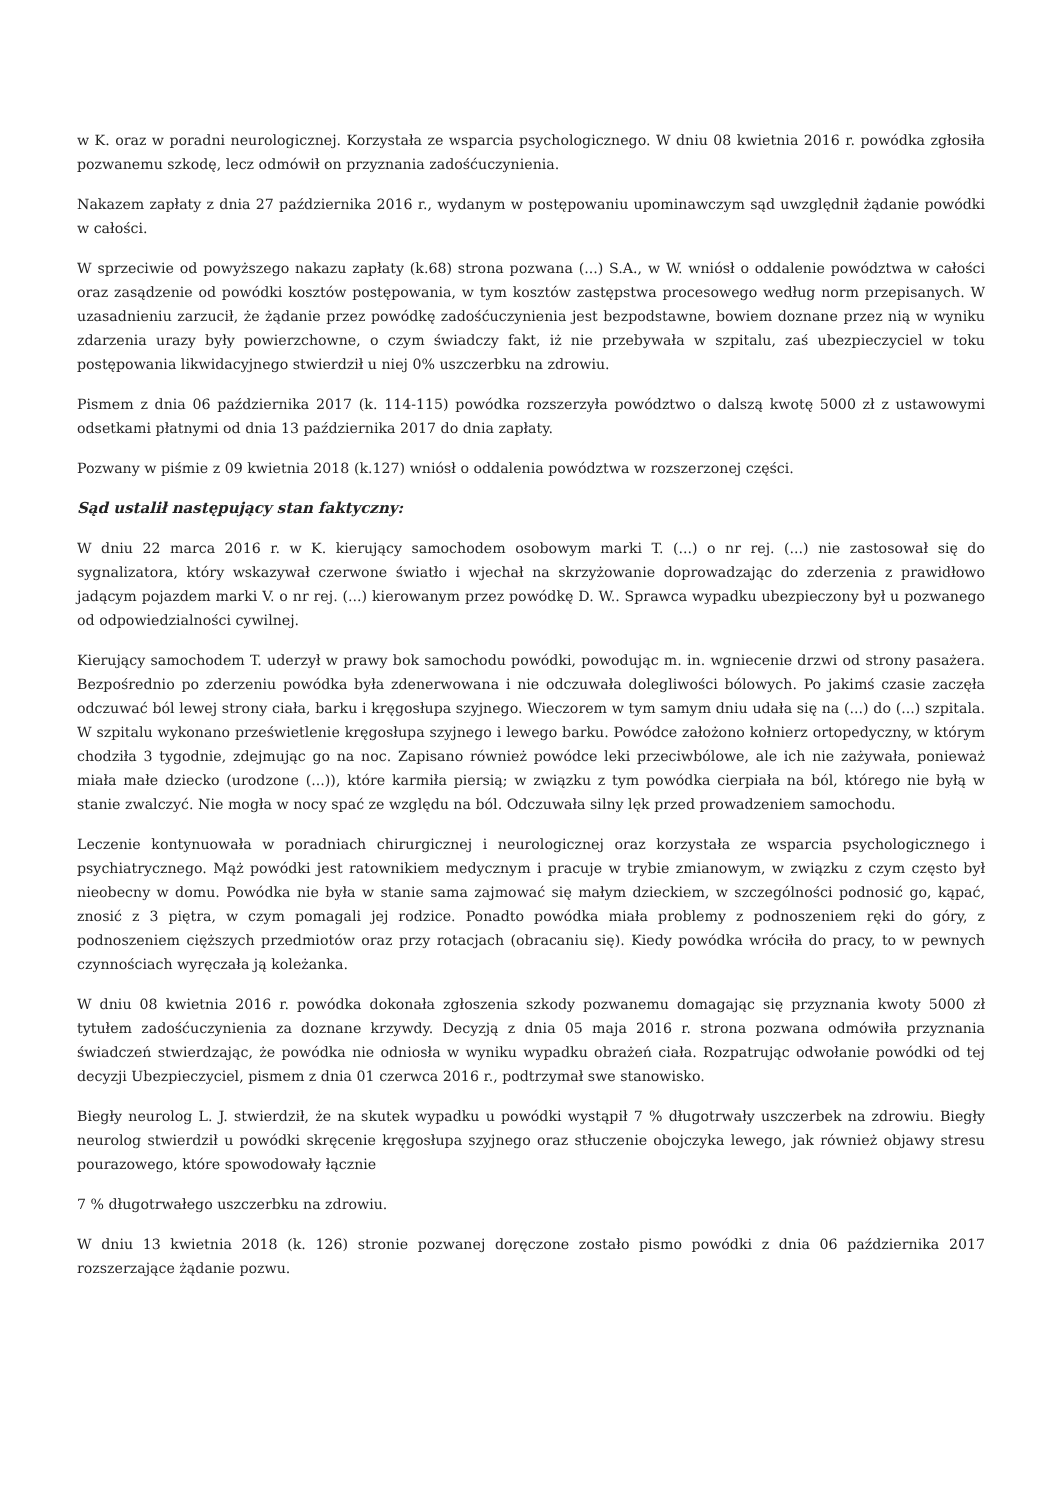w K. oraz w poradni neurologicznej. Korzystała ze wsparcia psychologicznego. W dniu 08 kwietnia 2016 r. powódka zgłosiła pozwanemu szkodę, lecz odmówił on przyznania zadośćuczynienia.
Nakazem zapłaty z dnia 27 października 2016 r., wydanym w postępowaniu upominawczym sąd uwzględnił żądanie powódki w całości.
W sprzeciwie od powyższego nakazu zapłaty (k.68) strona pozwana (...) S.A., w W. wniósł o oddalenie powództwa w całości oraz zasądzenie od powódki kosztów postępowania, w tym kosztów zastępstwa procesowego według norm przepisanych. W uzasadnieniu zarzucił, że żądanie przez powódkę zadośćuczynienia jest bezpodstawne, bowiem doznane przez nią w wyniku zdarzenia urazy były powierzchowne, o czym świadczy fakt, iż nie przebywała w szpitalu, zaś ubezpieczyciel w toku postępowania likwidacyjnego stwierdził u niej 0% uszczerbku na zdrowiu.
Pismem z dnia 06 października 2017 (k. 114-115) powódka rozszerzyła powództwo o dalszą kwotę 5000 zł z ustawowymi odsetkami płatnymi od dnia 13 października 2017 do dnia zapłaty.
Pozwany w piśmie z 09 kwietnia 2018 (k.127) wniósł o oddalenia powództwa w rozszerzonej części.
Sąd ustalił następujący stan faktyczny:
W dniu 22 marca 2016 r. w K. kierujący samochodem osobowym marki T. (...) o nr rej. (...) nie zastosował się do sygnalizatora, który wskazywał czerwone światło i wjechał na skrzyżowanie doprowadzając do zderzenia z prawidłowo jadącym pojazdem marki V. o nr rej. (...) kierowanym przez powódkę D. W.. Sprawca wypadku ubezpieczony był u pozwanego od odpowiedzialności cywilnej.
Kierujący samochodem T. uderzył w prawy bok samochodu powódki, powodując m. in. wgniecenie drzwi od strony pasażera. Bezpośrednio po zderzeniu powódka była zdenerwowana i nie odczuwała dolegliwości bólowych. Po jakimś czasie zaczęła odczuwać ból lewej strony ciała, barku i kręgosłupa szyjnego. Wieczorem w tym samym dniu udała się na (...) do (...) szpitala. W szpitalu wykonano prześwietlenie kręgosłupa szyjnego i lewego barku. Powódce założono kołnierz ortopedyczny, w którym chodziła 3 tygodnie, zdejmując go na noc. Zapisano również powódce leki przeciwbólowe, ale ich nie zażywała, ponieważ miała małe dziecko (urodzone (...)), które karmiła piersią; w związku z tym powódka cierpiała na ból, którego nie byłą w stanie zwalczyć. Nie mogła w nocy spać ze względu na ból. Odczuwała silny lęk przed prowadzeniem samochodu.
Leczenie kontynuowała w poradniach chirurgicznej i neurologicznej oraz korzystała ze wsparcia psychologicznego i psychiatrycznego. Mąż powódki jest ratownikiem medycznym i pracuje w trybie zmianowym, w związku z czym często był nieobecny w domu. Powódka nie była w stanie sama zajmować się małym dzieckiem, w szczególności podnosić go, kąpać, znosić z 3 piętra, w czym pomagali jej rodzice. Ponadto powódka miała problemy z podnoszeniem ręki do góry, z podnoszeniem cięższych przedmiotów oraz przy rotacjach (obracaniu się). Kiedy powódka wróciła do pracy, to w pewnych czynnościach wyręczała ją koleżanka.
W dniu 08 kwietnia 2016 r. powódka dokonała zgłoszenia szkody pozwanemu domagając się przyznania kwoty 5000 zł tytułem zadośćuczynienia za doznane krzywdy. Decyzją z dnia 05 maja 2016 r. strona pozwana odmówiła przyznania świadczeń stwierdzając, że powódka nie odniosła w wyniku wypadku obrażeń ciała. Rozpatrując odwołanie powódki od tej decyzji Ubezpieczyciel, pismem z dnia 01 czerwca 2016 r., podtrzymał swe stanowisko.
Biegły neurolog L. J. stwierdził, że na skutek wypadku u powódki wystąpił 7 % długotrwały uszczerbek na zdrowiu. Biegły neurolog stwierdził u powódki skręcenie kręgosłupa szyjnego oraz stłuczenie obojczyka lewego, jak również objawy stresu pourazowego, które spowodowały łącznie
7 % długotrwałego uszczerbku na zdrowiu.
W dniu 13 kwietnia 2018 (k. 126) stronie pozwanej doręczone zostało pismo powódki z dnia 06 października 2017 rozszerzające żądanie pozwu.